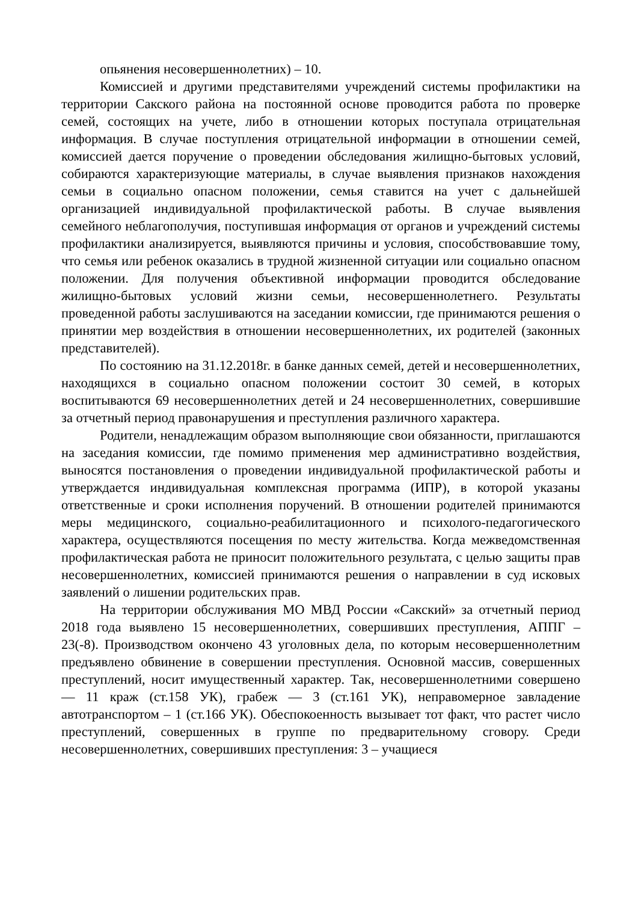опьянения несовершеннолетних) – 10.
Комиссией и другими представителями учреждений системы профилактики на территории Сакского района на постоянной основе проводится работа по проверке семей, состоящих на учете, либо в отношении которых поступала отрицательная информация. В случае поступления отрицательной информации в отношении семей, комиссией дается поручение о проведении обследования жилищно-бытовых условий, собираются характеризующие материалы, в случае выявления признаков нахождения семьи в социально опасном положении, семья ставится на учет с дальнейшей организацией индивидуальной профилактической работы. В случае выявления семейного неблагополучия, поступившая информация от органов и учреждений системы профилактики анализируется, выявляются причины и условия, способствовавшие тому, что семья или ребенок оказались в трудной жизненной ситуации или социально опасном положении. Для получения объективной информации проводится обследование жилищно-бытовых условий жизни семьи, несовершеннолетнего. Результаты проведенной работы заслушиваются на заседании комиссии, где принимаются решения о принятии мер воздействия в отношении несовершеннолетних, их родителей (законных представителей).
По состоянию на 31.12.2018г. в банке данных семей, детей и несовершеннолетних, находящихся в социально опасном положении состоит 30 семей, в которых воспитываются 69 несовершеннолетних детей и 24 несовершеннолетних, совершившие за отчетный период правонарушения и преступления различного характера.
Родители, ненадлежащим образом выполняющие свои обязанности, приглашаются на заседания комиссии, где помимо применения мер административно воздействия, выносятся постановления о проведении индивидуальной профилактической работы и утверждается индивидуальная комплексная программа (ИПР), в которой указаны ответственные и сроки исполнения поручений. В отношении родителей принимаются меры медицинского, социально-реабилитационного и психолого-педагогического характера, осуществляются посещения по месту жительства. Когда межведомственная профилактическая работа не приносит положительного результата, с целью защиты прав несовершеннолетних, комиссией принимаются решения о направлении в суд исковых заявлений о лишении родительских прав.
На территории обслуживания МО МВД России «Сакский» за отчетный период 2018 года выявлено 15 несовершеннолетних, совершивших преступления, АППГ – 23(-8). Производством окончено 43 уголовных дела, по которым несовершеннолетним предъявлено обвинение в совершении преступления. Основной массив, совершенных преступлений, носит имущественный характер. Так, несовершеннолетними совершено — 11 краж (ст.158 УК), грабеж — 3 (ст.161 УК), неправомерное завладение автотранспортом – 1 (ст.166 УК). Обеспокоенность вызывает тот факт, что растет число преступлений, совершенных в группе по предварительному сговору. Среди несовершеннолетних, совершивших преступления: 3 – учащиеся